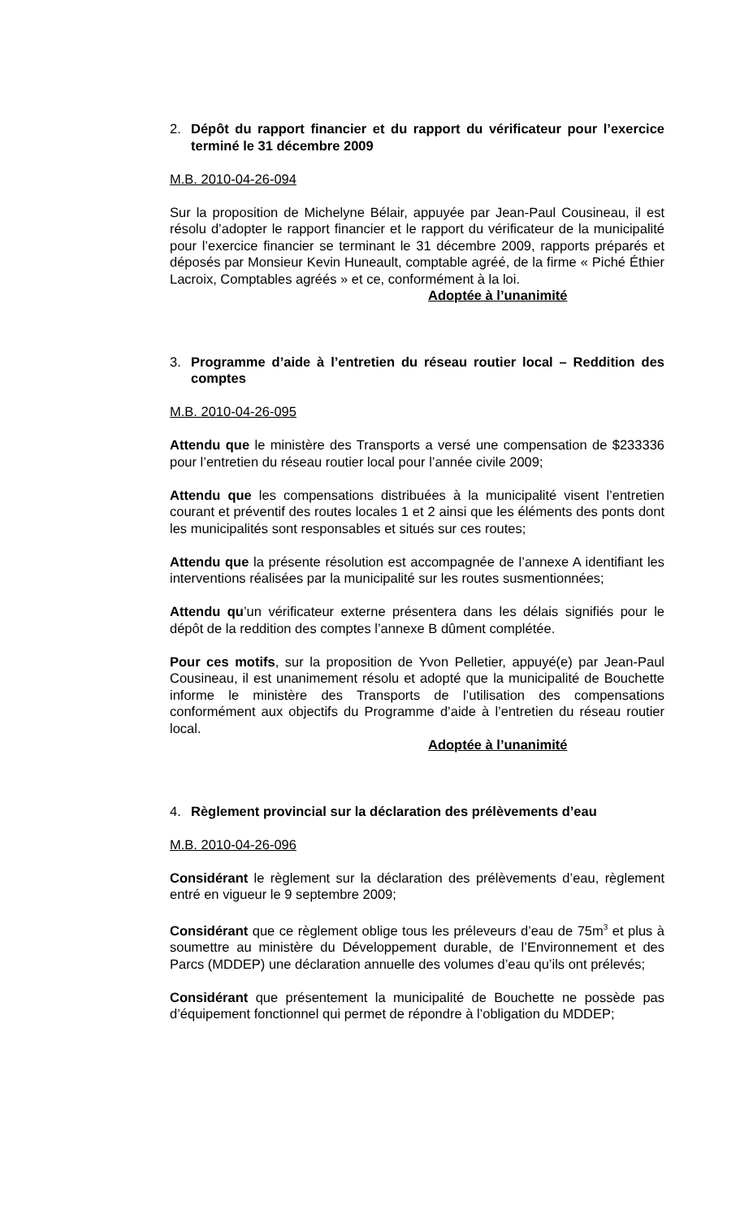2. Dépôt du rapport financier et du rapport du vérificateur pour l’exercice terminé le 31 décembre 2009
M.B. 2010-04-26-094
Sur la proposition de Michelyne Bélair, appuyée par Jean-Paul Cousineau, il est résolu d’adopter le rapport financier et le rapport du vérificateur de la municipalité pour l’exercice financier se terminant le 31 décembre 2009, rapports préparés et déposés par Monsieur Kevin Huneault, comptable agréé, de la firme « Piché Éthier Lacroix, Comptables agréés » et ce, conformément à la loi.
Adoptée à l’unanimité
3. Programme d’aide à l’entretien du réseau routier local – Reddition des comptes
M.B. 2010-04-26-095
Attendu que le ministère des Transports a versé une compensation de $233336 pour l’entretien du réseau routier local pour l’année civile 2009;
Attendu que les compensations distribuées à la municipalité visent l’entretien courant et préventif des routes locales 1 et 2 ainsi que les éléments des ponts dont les municipalités sont responsables et situés sur ces routes;
Attendu que la présente résolution est accompagnée de l’annexe A identifiant les interventions réalisées par la municipalité sur les routes susmentionnées;
Attendu qu’un vérificateur externe présentera dans les délais signifiés pour le dépôt de la reddition des comptes l’annexe B dûment complétée.
Pour ces motifs, sur la proposition de Yvon Pelletier, appuyé(e) par Jean-Paul Cousineau, il est unanimement résolu et adopté que la municipalité de Bouchette informe le ministère des Transports de l’utilisation des compensations conformément aux objectifs du Programme d’aide à l’entretien du réseau routier local.
Adoptée à l’unanimité
4. Règlement provincial sur la déclaration des prélèvements d’eau
M.B. 2010-04-26-096
Considérant le règlement sur la déclaration des prélèvements d’eau, règlement entré en vigueur le 9 septembre 2009;
Considérant que ce règlement oblige tous les préleveurs d’eau de 75m<sup>3</sup> et plus à soumettre au ministère du Développement durable, de l’Environnement et des Parcs (MDDEP) une déclaration annuelle des volumes d’eau qu’ils ont prélevés;
Considérant que présentement la municipalité de Bouchette ne possède pas d’équipement fonctionnel qui permet de répondre à l’obligation du MDDEP;